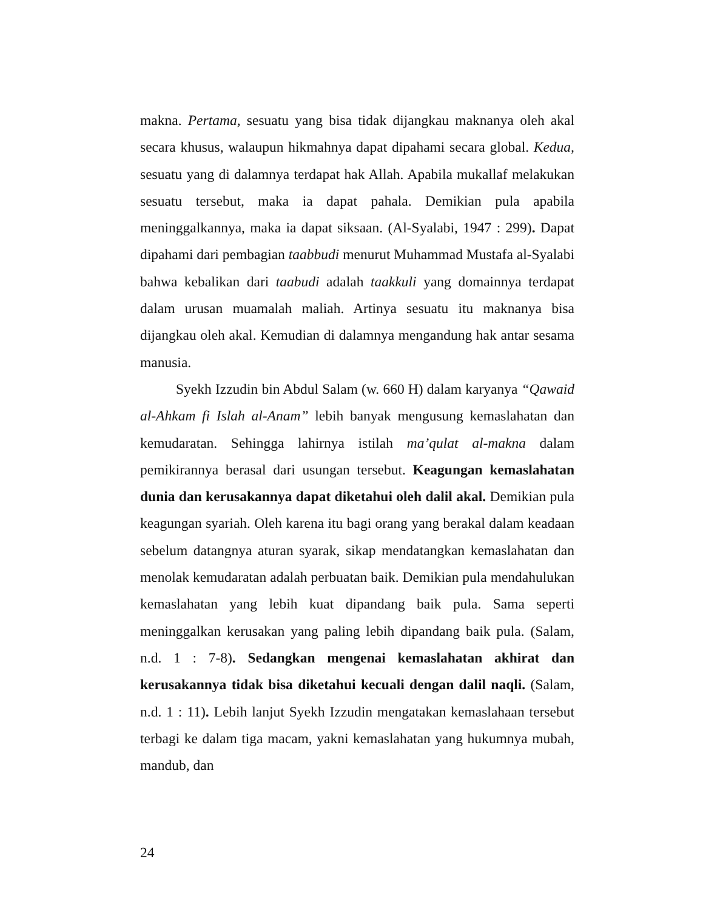makna. Pertama, sesuatu yang bisa tidak dijangkau maknanya oleh akal secara khusus, walaupun hikmahnya dapat dipahami secara global. Kedua, sesuatu yang di dalamnya terdapat hak Allah. Apabila mukallaf melakukan sesuatu tersebut, maka ia dapat pahala. Demikian pula apabila meninggalkannya, maka ia dapat siksaan. (Al-Syalabi, 1947 : 299). Dapat dipahami dari pembagian taabbudi menurut Muhammad Mustafa al-Syalabi bahwa kebalikan dari taabudi adalah taakkuli yang domainnya terdapat dalam urusan muamalah maliah. Artinya sesuatu itu maknanya bisa dijangkau oleh akal. Kemudian di dalamnya mengandung hak antar sesama manusia.
Syekh Izzudin bin Abdul Salam (w. 660 H) dalam karyanya “Qawaid al-Ahkam fi Islah al-Anam” lebih banyak mengusung kemaslahatan dan kemudaratan. Sehingga lahirnya istilah ma’qulat al-makna dalam pemikirannya berasal dari usungan tersebut. Keagungan kemaslahatan dunia dan kerusakannya dapat diketahui oleh dalil akal. Demikian pula keagungan syariah. Oleh karena itu bagi orang yang berakal dalam keadaan sebelum datangnya aturan syarak, sikap mendatangkan kemaslahatan dan menolak kemudaratan adalah perbuatan baik. Demikian pula mendahulukan kemaslahatan yang lebih kuat dipandang baik pula. Sama seperti meninggalkan kerusakan yang paling lebih dipandang baik pula. (Salam, n.d. 1 : 7-8). Sedangkan mengenai kemaslahatan akhirat dan kerusakannya tidak bisa diketahui kecuali dengan dalil naqli. (Salam, n.d. 1 : 11). Lebih lanjut Syekh Izzudin mengatakan kemaslahaan tersebut terbagi ke dalam tiga macam, yakni kemaslahatan yang hukumnya mubah, mandub, dan
24